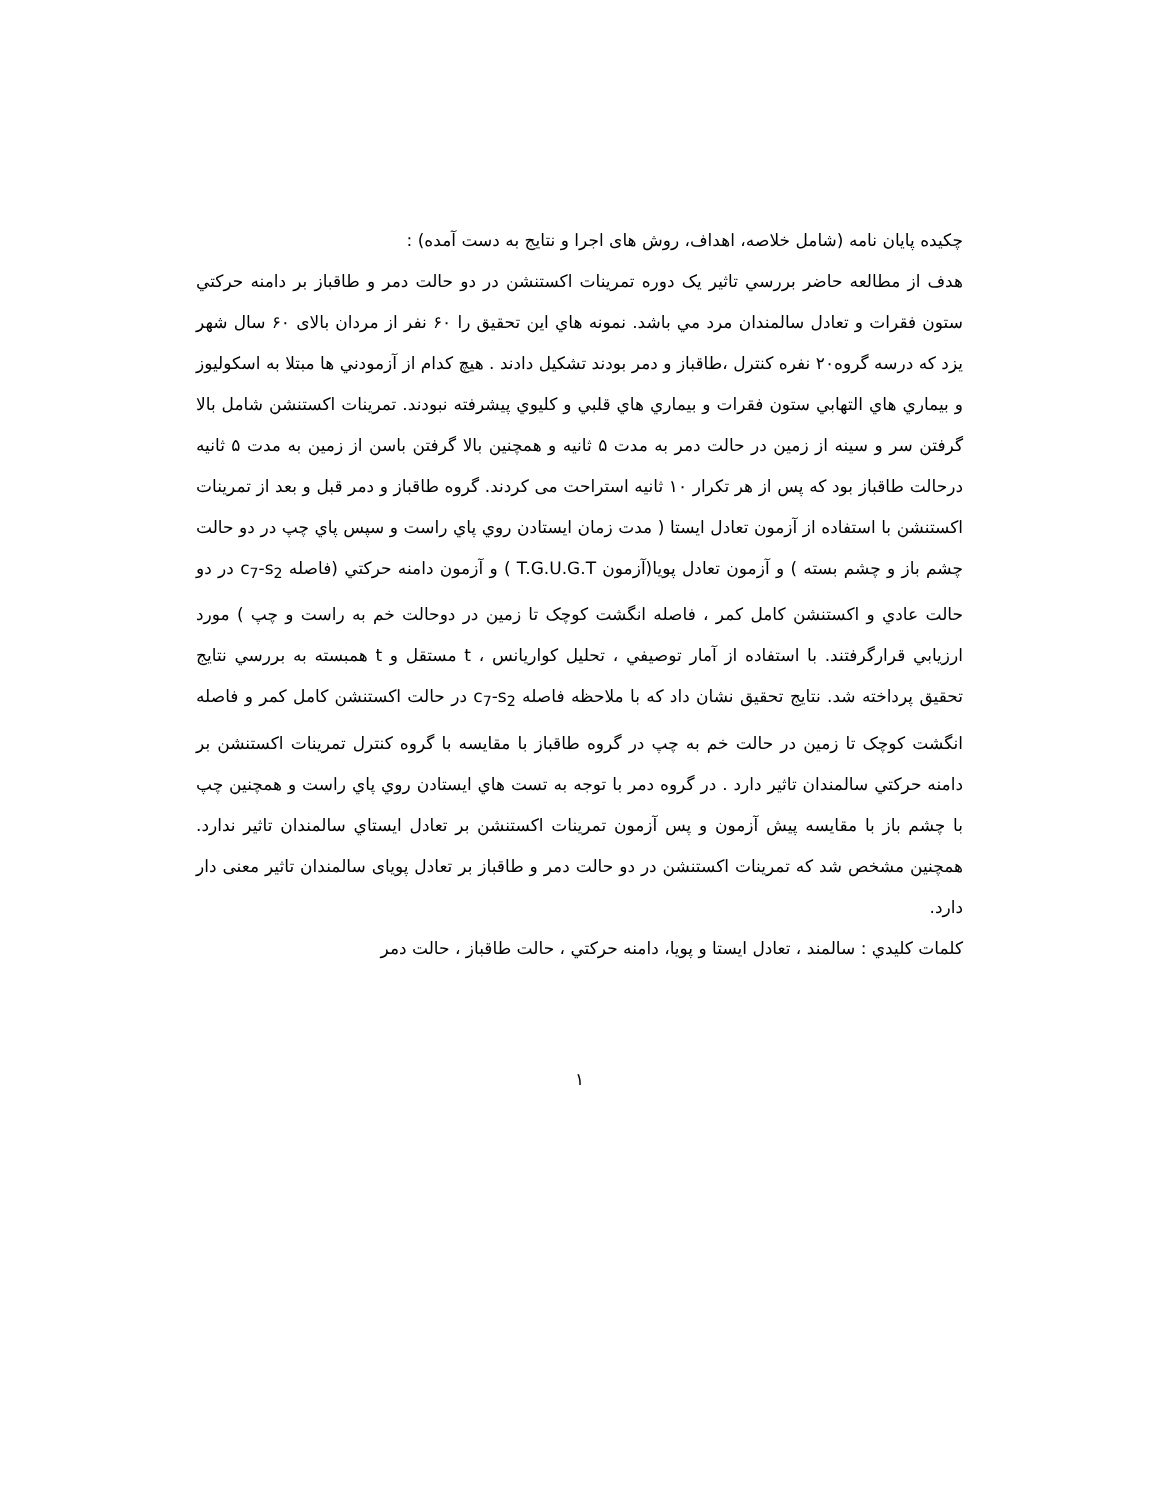چکیده پایان نامه (شامل خلاصه، اهداف، روش های اجرا و نتایج به دست آمده) :
هدف از مطالعه حاضر بررسي تاثير یک دوره تمرينات اکستنشن در دو حالت دمر و طاقباز بر دامنه حرکتي ستون فقرات و تعادل سالمندان مرد مي باشد. نمونه هاي اين تحقيق را ۶۰ نفر از مردان بالای ۶۰ سال شهر یزد که درسه گروه۲۰ نفره کنترل ،طاقباز و دمر بودند تشکیل دادند . هيچ کدام از آزمودني ها مبتلا به اسکوليوز و بيماري هاي التهابي ستون فقرات و بيماري هاي قلبي و کليوي پيشرفته نبودند. تمرينات اکستنشن شامل بالا گرفتن سر و سينه از زمين در حالت دمر به مدت ۵ ثانيه و همچنين بالا گرفتن باسن از زمين به مدت ۵ ثانيه درحالت طاقباز بود که پس از هر تکرار ۱۰ ثانيه استراحت می کردند. گروه طاقباز و دمر قبل و بعد از تمرینات اکستنشن با استفاده از آزمون تعادل ايستا ( مدت زمان ايستادن روي پاي راست و سپس پاي چپ در دو حالت چشم باز و چشم بسته ) و آزمون تعادل پويا(آزمون T.G.U.G.T ) و آزمون دامنه حرکتي (فاصله c<sub>7</sub>-s<sub>2</sub> در دو حالت عادي و اکستنشن کامل کمر ، فاصله انگشت کوچک تا زمين در دوحالت خم به راست و چپ ) مورد ارزيابي قرارگرفتند. با استفاده از آمار توصيفي ، تحليل کواريانس ، t مستقل و t همبسته به بررسي نتايج تحقيق پرداخته شد. نتايج تحقيق نشان داد که با ملاحظه فاصله c<sub>7</sub>-s<sub>2</sub> در حالت اکستنشن کامل کمر و فاصله انگشت کوچک تا زمين در حالت خم به چپ در گروه طاقباز با مقايسه با گروه کنترل تمرينات اکستنشن بر دامنه حرکتي سالمندان تاثير دارد . در گروه دمر با توجه به تست هاي ايستادن روي پاي راست و همچنین چپ با چشم باز با مقايسه پیش آزمون و پس آزمون تمرينات اکستنشن بر تعادل ايستاي سالمندان تاثير ندارد. همچنین مشخص شد که تمرينات اکستنشن در دو حالت دمر و طاقباز بر تعادل پویای سالمندان تاثیر معنی دار دارد.
کلمات کليدي : سالمند ، تعادل ايستا و پويا، دامنه حرکتي ، حالت طاقباز ، حالت دمر
۱